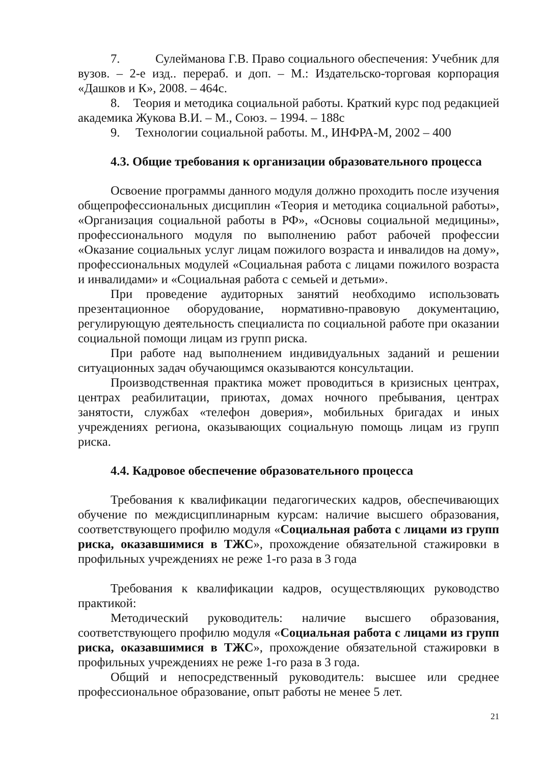7. Сулейманова Г.В. Право социального обеспечения: Учебник для вузов. – 2-е изд.. перераб. и доп. – М.: Издательско-торговая корпорация «Дашков и К», 2008. – 464с.
8. Теория и методика социальной работы. Краткий курс под редакцией академика Жукова В.И. – М., Союз. – 1994. – 188с
9. Технологии социальной работы. М., ИНФРА-М, 2002 – 400
4.3. Общие требования к организации образовательного процесса
Освоение программы данного модуля должно проходить после изучения общепрофессиональных дисциплин «Теория и методика социальной работы», «Организация социальной работы в РФ», «Основы социальной медицины», профессионального модуля по выполнению работ рабочей профессии «Оказание социальных услуг лицам пожилого возраста и инвалидов на дому», профессиональных модулей «Социальная работа с лицами пожилого возраста и инвалидами» и «Социальная работа с семьей и детьми».
При проведение аудиторных занятий необходимо использовать презентационное оборудование, нормативно-правовую документацию, регулирующую деятельность специалиста по социальной работе при оказании социальной помощи лицам из групп риска.
При работе над выполнением индивидуальных заданий и решении ситуационных задач обучающимся оказываются консультации.
Производственная практика может проводиться в кризисных центрах, центрах реабилитации, приютах, домах ночного пребывания, центрах занятости, службах «телефон доверия», мобильных бригадах и иных учреждениях региона, оказывающих социальную помощь лицам из групп риска.
4.4. Кадровое обеспечение образовательного процесса
Требования к квалификации педагогических кадров, обеспечивающих обучение по междисциплинарным курсам: наличие высшего образования, соответствующего профилю модуля «Социальная работа с лицами из групп риска, оказавшимися в ТЖС», прохождение обязательной стажировки в профильных учреждениях не реже 1-го раза в 3 года
Требования к квалификации кадров, осуществляющих руководство практикой:
Методический руководитель: наличие высшего образования, соответствующего профилю модуля «Социальная работа с лицами из групп риска, оказавшимися в ТЖС», прохождение обязательной стажировки в профильных учреждениях не реже 1-го раза в 3 года.
Общий и непосредственный руководитель: высшее или среднее профессиональное образование, опыт работы не менее 5 лет.
21